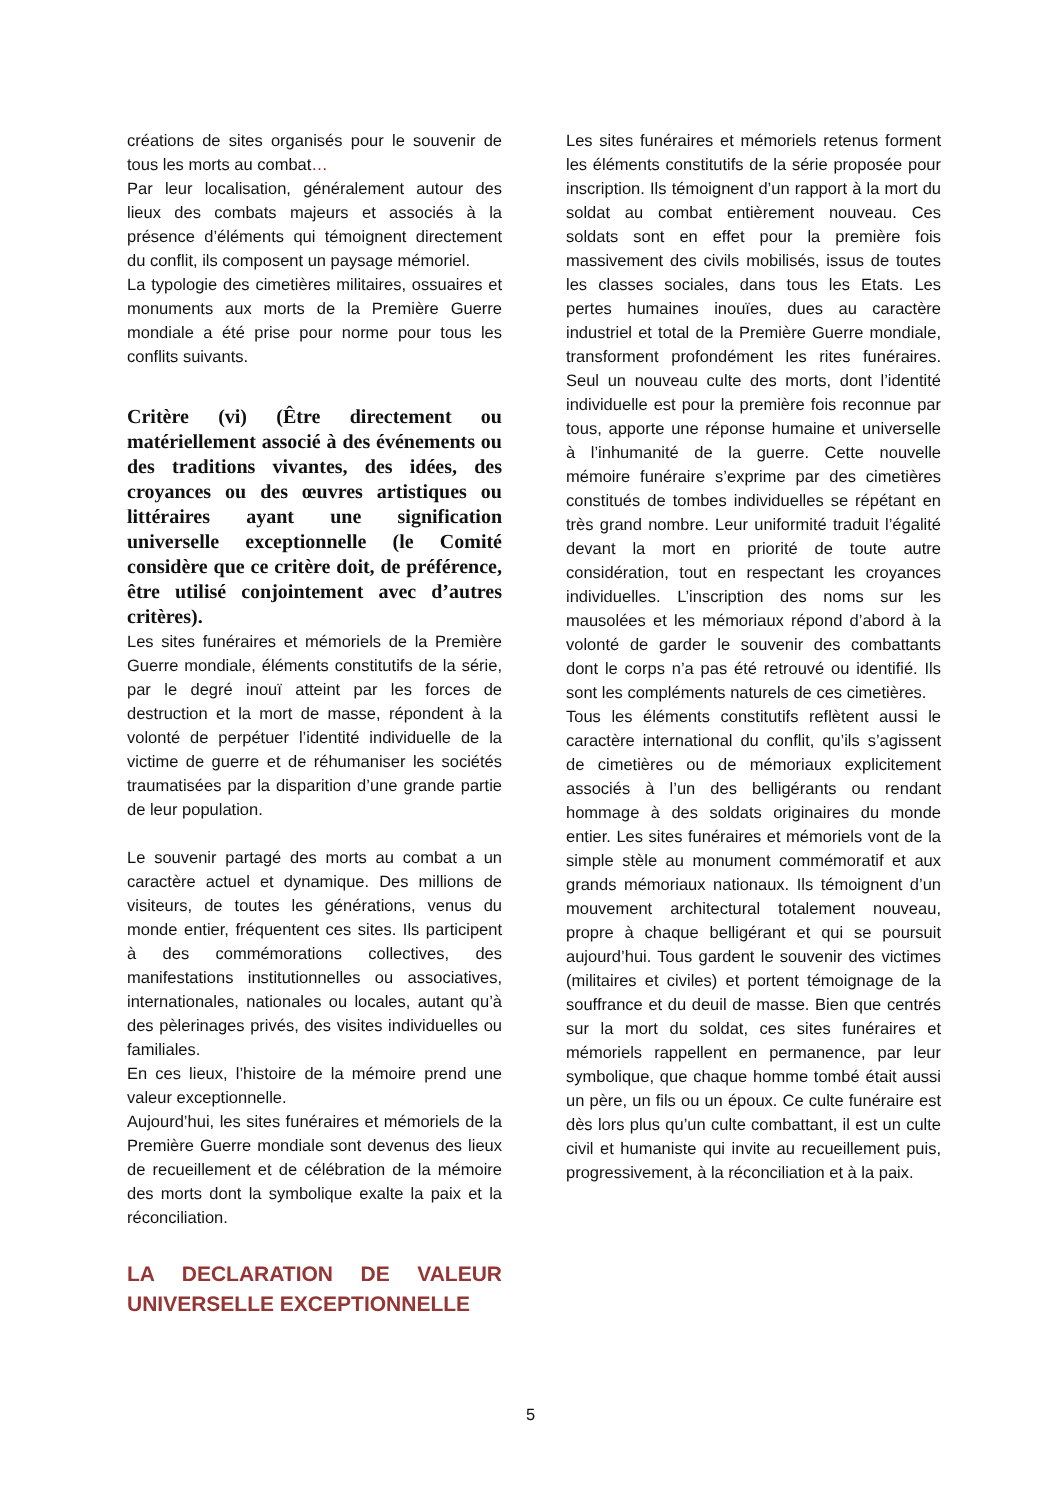créations de sites organisés pour le souvenir de tous les morts au combat…
Par leur localisation, généralement autour des lieux des combats majeurs et associés à la présence d’éléments qui témoignent directement du conflit, ils composent un paysage mémoriel.
La typologie des cimetières militaires, ossuaires et monuments aux morts de la Première Guerre mondiale a été prise pour norme pour tous les conflits suivants.
Critère (vi) (Être directement ou matériellement associé à des événements ou des traditions vivantes, des idées, des croyances ou des œuvres artistiques ou littéraires ayant une signification universelle exceptionnelle (le Comité considère que ce critère doit, de préférence, être utilisé conjointement avec d’autres critères).
Les sites funéraires et mémoriels de la Première Guerre mondiale, éléments constitutifs de la série, par le degré inouï atteint par les forces de destruction et la mort de masse, répondent à la volonté de perpétuer l’identité individuelle de la victime de guerre et de réhumaniser les sociétés traumatisées par la disparition d’une grande partie de leur population.
Le souvenir partagé des morts au combat a un caractère actuel et dynamique. Des millions de visiteurs, de toutes les générations, venus du monde entier, fréquentent ces sites. Ils participent à des commémorations collectives, des manifestations institutionnelles ou associatives, internationales, nationales ou locales, autant qu’à des pèlerinages privés, des visites individuelles ou familiales.
En ces lieux, l’histoire de la mémoire prend une valeur exceptionnelle.
Aujourd’hui, les sites funéraires et mémoriels de la Première Guerre mondiale sont devenus des lieux de recueillement et de célébration de la mémoire des morts dont la symbolique exalte la paix et la réconciliation.
LA DECLARATION DE VALEUR UNIVERSELLE EXCEPTIONNELLE
Les sites funéraires et mémoriels retenus forment les éléments constitutifs de la série proposée pour inscription. Ils témoignent d’un rapport à la mort du soldat au combat entièrement nouveau. Ces soldats sont en effet pour la première fois massivement des civils mobilisés, issus de toutes les classes sociales, dans tous les Etats. Les pertes humaines inouïes, dues au caractère industriel et total de la Première Guerre mondiale, transforment profondément les rites funéraires. Seul un nouveau culte des morts, dont l’identité individuelle est pour la première fois reconnue par tous, apporte une réponse humaine et universelle à l’inhumanité de la guerre. Cette nouvelle mémoire funéraire s’exprime par des cimetières constitués de tombes individuelles se répétant en très grand nombre. Leur uniformité traduit l’égalité devant la mort en priorité de toute autre considération, tout en respectant les croyances individuelles. L’inscription des noms sur les mausolées et les mémoriaux répond d’abord à la volonté de garder le souvenir des combattants dont le corps n’a pas été retrouvé ou identifié. Ils sont les compléments naturels de ces cimetières.
Tous les éléments constitutifs reflètent aussi le caractère international du conflit, qu’ils s’agissent de cimetières ou de mémoriaux explicitement associés à l’un des belligérants ou rendant hommage à des soldats originaires du monde entier. Les sites funéraires et mémoriels vont de la simple stèle au monument commémoratif et aux grands mémoriaux nationaux. Ils témoignent d’un mouvement architectural totalement nouveau, propre à chaque belligérant et qui se poursuit aujourd’hui. Tous gardent le souvenir des victimes (militaires et civiles) et portent témoignage de la souffrance et du deuil de masse. Bien que centrés sur la mort du soldat, ces sites funéraires et mémoriels rappellent en permanence, par leur symbolique, que chaque homme tombé était aussi un père, un fils ou un époux. Ce culte funéraire est dès lors plus qu’un culte combattant, il est un culte civil et humaniste qui invite au recueillement puis, progressivement, à la réconciliation et à la paix.
5